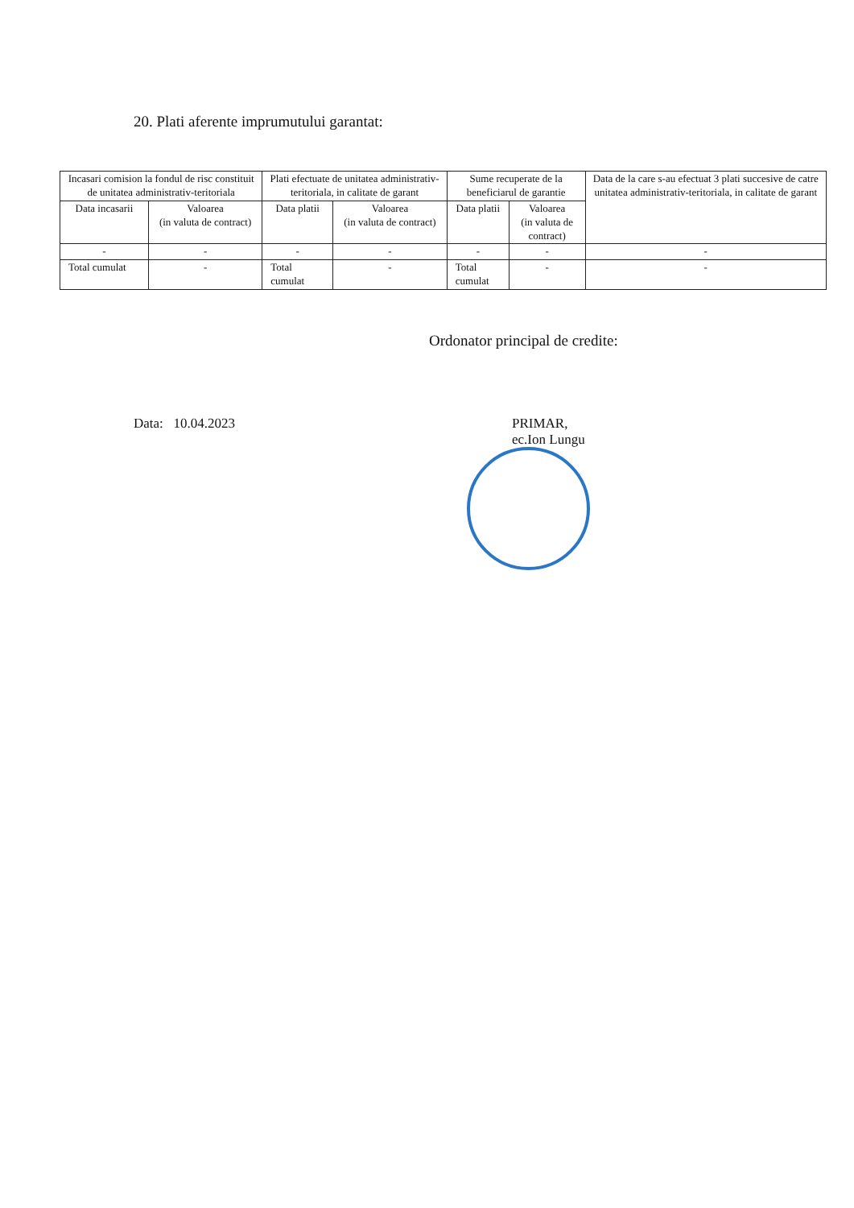20. Plati aferente imprumutului garantat:
| Incasari comision la fondul de risc constituit de unitatea administrativ-teritoriala | | Plati efectuate de unitatea administrativ-teritoriala, in calitate de garant | | Sume recuperate de la beneficiarul de garantie | | Data de la care s-au efectuat 3 plati succesive de catre unitatea administrativ-teritoriala, in calitate de garant |
| --- | --- | --- | --- | --- | --- | --- |
| Data incasarii | Valoarea (in valuta de contract) | Data platii | Valoarea (in valuta de contract) | Data platii | Valoarea (in valuta de contract) | |
| - | - | - | - | - | - | - |
| Total cumulat | - | Total cumulat | - | Total cumulat | - | - |
Ordonator principal de credite:
Data: 10.04.2023 PRIMAR,
ec.Ion Lungu